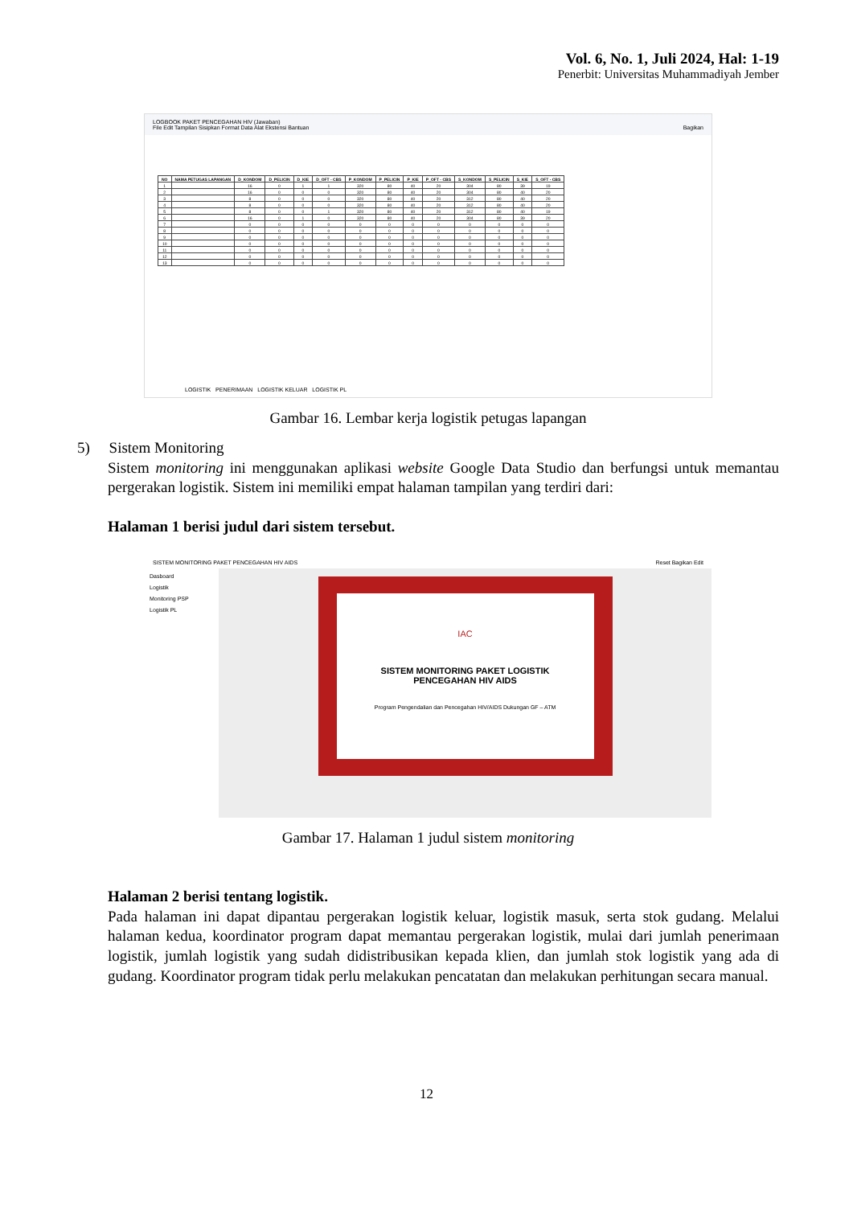Vol. 6, No. 1, Juli 2024, Hal: 1-19
Penerbit: Universitas Muhammadiyah Jember
LOGBOOK PAKET PENCEGAHAN HIV (Jawaban)
File Edit Tampilan Sisipkan Format Data Alat Ekstensi Bantuan Bagikan
| NO | NAMA PETUGAS LAPANGAN | D_KONDOM | D_PELICIN | D_KIE | D_OFT - CBS | P_KONDOM | P_PELICIN | P_KIE | P_OFT - CBS | S_KONDOM | S_PELICIN | S_KIE | S_OFT - CBS |
| --- | --- | --- | --- | --- | --- | --- | --- | --- | --- | --- | --- | --- | --- |
| 1 | | 16 | 0 | 1 | 1 | 320 | 80 | 40 | 20 | 304 | 80 | 39 | 19 |
| 2 | | 16 | 0 | 0 | 0 | 320 | 80 | 40 | 20 | 304 | 80 | 40 | 20 |
| 3 | | 8 | 0 | 0 | 0 | 320 | 80 | 40 | 20 | 312 | 80 | 40 | 20 |
| 4 | | 8 | 0 | 0 | 0 | 320 | 80 | 40 | 20 | 312 | 80 | 40 | 20 |
| 5 | | 8 | 0 | 0 | 1 | 320 | 80 | 40 | 20 | 312 | 80 | 40 | 19 |
| 6 | | 16 | 0 | 1 | 0 | 320 | 80 | 40 | 20 | 304 | 80 | 39 | 20 |
| 7 | | 0 | 0 | 0 | 0 | 0 | 0 | 0 | 0 | 0 | 0 | 0 | 0 |
| 8 | | 0 | 0 | 0 | 0 | 0 | 0 | 0 | 0 | 0 | 0 | 0 | 0 |
| 9 | | 0 | 0 | 0 | 0 | 0 | 0 | 0 | 0 | 0 | 0 | 0 | 0 |
| 10 | | 0 | 0 | 0 | 0 | 0 | 0 | 0 | 0 | 0 | 0 | 0 | 0 |
| 11 | | 0 | 0 | 0 | 0 | 0 | 0 | 0 | 0 | 0 | 0 | 0 | 0 |
| 12 | | 0 | 0 | 0 | 0 | 0 | 0 | 0 | 0 | 0 | 0 | 0 | 0 |
| 13 | | 0 | 0 | 0 | 0 | 0 | 0 | 0 | 0 | 0 | 0 | 0 | 0 |
LOGISTIK PENERIMAAN LOGISTIK KELUAR LOGISTIK PL
Gambar 16. Lembar kerja logistik petugas lapangan
5) Sistem Monitoring
Sistem monitoring ini menggunakan aplikasi website Google Data Studio dan berfungsi untuk memantau pergerakan logistik. Sistem ini memiliki empat halaman tampilan yang terdiri dari:
Halaman 1 berisi judul dari sistem tersebut.
SISTEM MONITORING PAKET PENCEGAHAN HIV AIDS Reset Bagikan Edit
Dasboard
Logistik
Monitoring PSP
Logistik PL
IAC
SISTEM MONITORING PAKET LOGISTIK
PENCEGAHAN HIV AIDS
Program Pengendalian dan Pencegahan HIV/AIDS Dukungan GF – ATM
Gambar 17. Halaman 1 judul sistem monitoring
Halaman 2 berisi tentang logistik.
Pada halaman ini dapat dipantau pergerakan logistik keluar, logistik masuk, serta stok gudang. Melalui halaman kedua, koordinator program dapat memantau pergerakan logistik, mulai dari jumlah penerimaan logistik, jumlah logistik yang sudah didistribusikan kepada klien, dan jumlah stok logistik yang ada di gudang. Koordinator program tidak perlu melakukan pencatatan dan melakukan perhitungan secara manual.
12